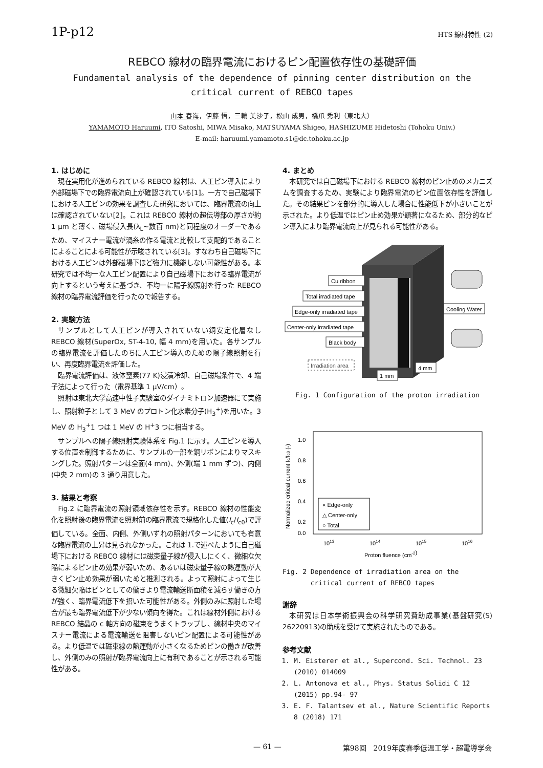1P-p12 HTS 線材特性 (2)
REBCO 線材の臨界電流におけるピン配置依存性の基礎評価
Fundamental analysis of the dependence of pinning center distribution on the
critical current of REBCO tapes
山本 春海，伊藤 悟，三輪 美沙子，松山 成男，橋爪 秀利（東北大）
YAMAMOTO Haruumi, ITO Satoshi, MIWA Misako, MATSUYAMA Shigeo, HASHIZUME Hidetoshi (Tohoku Univ.)
E-mail: haruumi.yamamoto.s1@dc.tohoku.ac.jp
1. はじめに
現在実用化が進められている REBCO 線材は、人工ピン導入により外部磁場下での臨界電流向上が確認されている[1]。一方で自己磁場下における人工ピンの効果を調査した研究においては、臨界電流の向上は確認されていない[2]。これは REBCO 線材の超伝導部の厚さが約 1 μm と薄く、磁場侵入長(λ<sub>L</sub>~数百 nm)と同程度のオーダーであるため、マイスナー電流が渦糸の作る電流と比較して支配的であることによることによる可能性が示唆されている[3]。すなわち自己磁場下における人工ピンは外部磁場下ほど強力に機能しない可能性がある。本研究では不均一な人工ピン配置により自己磁場下における臨界電流が向上するという考えに基づき、不均一に陽子線照射を行った REBCO 線材の臨界電流評価を行ったので報告する。
2. 実験方法
サンプルとして人工ピンが導入されていない銅安定化層なし REBCO 線材(SuperOx, ST-4-10, 幅 4 mm)を用いた。各サンプルの臨界電流を評価したのちに人工ピン導入のための陽子線照射を行い、再度臨界電流を評価した。
臨界電流評価は、液体窒素(77 K)浸漬冷却、自己磁場条件で、4 端子法によって行った（電界基準 1 μV/cm）。
照射は東北大学高速中性子実験室のダイナミトロン加速器にて実施し、照射粒子として 3 MeV のプロトン化水素分子(H<sub>3</sub><sup>+</sup>)を用いた。3 MeV の H<sub>3</sub><sup>+</sup>1 つは 1 MeV の H<sup>+</sup>3 つに相当する。
サンプルへの陽子線照射実験体系を Fig.1 に示す。人工ピンを導入する位置を制御するために、サンプルの一部を銅リボンによりマスキングした。照射パターンは全面(4 mm)、外側(端 1 mm ずつ)、内側(中央 2 mm)の 3 通り用意した。
3. 結果と考察
Fig.2 に臨界電流の照射領域依存性を示す。REBCO 線材の性能変化を照射後の臨界電流を照射前の臨界電流で規格化した値(I<sub>c</sub>/I<sub>c0</sub>)で評価している。全面、内側、外側いずれの照射パターンにおいても有意な臨界電流の上昇は見られなかった。これは 1.で述べたように自己磁場下における REBCO 線材には磁束量子線が侵入しにくく、微細な欠陥によるピン止め効果が弱いため、あるいは磁束量子線の熱運動が大きくピン止め効果が弱いためと推測される。よって照射によって生じる微細欠陥はピンとしての働きより電流輸送断面積を減らす働きの方が強く、臨界電流低下を招いた可能性がある。外側のみに照射した場合が最も臨界電流低下が少ない傾向を得た。これは線材外側における REBCO 結晶の c 軸方向の磁束をうまくトラップし、線材中央のマイスナー電流による電流輸送を阻害しないピン配置による可能性がある。より低温では磁束線の熱運動が小さくなるためピンの働きが改善し、外側のみの照射が臨界電流向上に有利であることが示される可能性がある。
4. まとめ
本研究では自己磁場下における REBCO 線材のピン止めのメカニズムを調査するため、実験により臨界電流のピン位置依存性を評価した。その結果ピンを部分的に導入した場合に性能低下が小さいことが示された。より低温ではピン止め効果が顕著になるため、部分的なピン導入により臨界電流向上が見られる可能性がある。
Cu ribbon
Total irradiated tape
Edge-only irradiated tape
Center-only irradiated tape
Black body
Irradiation area
Cooling Water
4 mm
1 mm
Fig. 1 Configuration of the proton irradiation
1.0
0.8
0.6
0.4
0.2
0.0
1013
1014
1015
1016
Proton fluence (cm-2)
Normalized critical current Ic/Ic0 (-)
× Edge-only
△ Center-only
○ Total
Fig. 2 Dependence of irradiation area on the
critical current of REBCO tapes
謝辞
本研究は日本学術振興会の科学研究費助成事業(基盤研究(S) 26220913)の助成を受けて実施されたものである。
参考文献
1. M. Eisterer et al., Supercond. Sci. Technol. 23 (2010) 014009
2. L. Antonova et al., Phys. Status Solidi C 12 (2015) pp.94- 97
3. E. F. Talantsev et al., Nature Scientific Reports 8 (2018) 171
— 61 — 第98回　2019年度春季低温工学・超電導学会